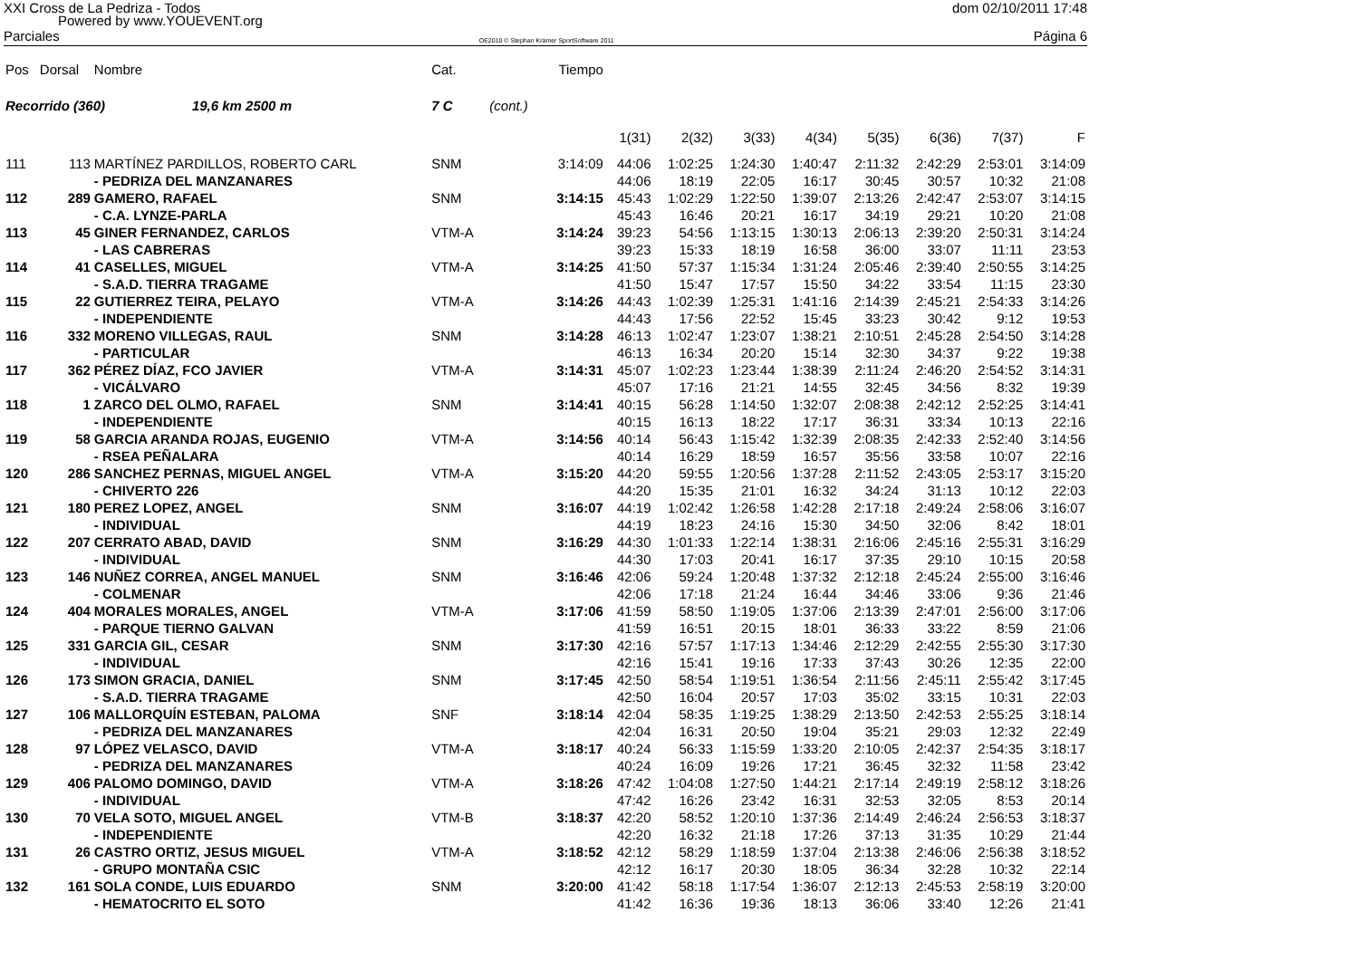XXI Cross de La Pedriza - Todos dom 02/10/2011 17:48
Powered by www.YOUEVENT.org
Parciales OE2010 © Stephan Krämer SportSoftware 2011 Página 6
| Pos | Dorsal | Nombre | Cat. | | Tiempo | | | | | | | | |
| --- | --- | --- | --- | --- | --- | --- | --- | --- | --- | --- | --- | --- | --- |
| Recorrido (360) 19,6 km 2500 m | | | 7 C | (cont.) | | | | | | | | | |
| | | | | | | 1(31) | 2(32) | 3(33) | 4(34) | 5(35) | 6(36) | 7(37) | F |
| 111 | 113 | MARTÍNEZ PARDILLOS, ROBERTO CARL | SNM | | 3:14:09 | 44:06 | 1:02:25 | 1:24:30 | 1:40:47 | 2:11:32 | 2:42:29 | 2:53:01 | 3:14:09 |
| | | - PEDRIZA DEL MANZANARES | | | | 44:06 | 18:19 | 22:05 | 16:17 | 30:45 | 30:57 | 10:32 | 21:08 |
| 112 | 289 | GAMERO, RAFAEL | SNM | | 3:14:15 | 45:43 | 1:02:29 | 1:22:50 | 1:39:07 | 2:13:26 | 2:42:47 | 2:53:07 | 3:14:15 |
| | | - C.A. LYNZE-PARLA | | | | 45:43 | 16:46 | 20:21 | 16:17 | 34:19 | 29:21 | 10:20 | 21:08 |
| 113 | 45 | GINER FERNANDEZ, CARLOS | VTM-A | | 3:14:24 | 39:23 | 54:56 | 1:13:15 | 1:30:13 | 2:06:13 | 2:39:20 | 2:50:31 | 3:14:24 |
| | | - LAS CABRERAS | | | | 39:23 | 15:33 | 18:19 | 16:58 | 36:00 | 33:07 | 11:11 | 23:53 |
| 114 | 41 | CASELLES, MIGUEL | VTM-A | | 3:14:25 | 41:50 | 57:37 | 1:15:34 | 1:31:24 | 2:05:46 | 2:39:40 | 2:50:55 | 3:14:25 |
| | | - S.A.D. TIERRA TRAGAME | | | | 41:50 | 15:47 | 17:57 | 15:50 | 34:22 | 33:54 | 11:15 | 23:30 |
| 115 | 22 | GUTIERREZ TEIRA, PELAYO | VTM-A | | 3:14:26 | 44:43 | 1:02:39 | 1:25:31 | 1:41:16 | 2:14:39 | 2:45:21 | 2:54:33 | 3:14:26 |
| | | - INDEPENDIENTE | | | | 44:43 | 17:56 | 22:52 | 15:45 | 33:23 | 30:42 | 9:12 | 19:53 |
| 116 | 332 | MORENO VILLEGAS, RAUL | SNM | | 3:14:28 | 46:13 | 1:02:47 | 1:23:07 | 1:38:21 | 2:10:51 | 2:45:28 | 2:54:50 | 3:14:28 |
| | | - PARTICULAR | | | | 46:13 | 16:34 | 20:20 | 15:14 | 32:30 | 34:37 | 9:22 | 19:38 |
| 117 | 362 | PÉREZ DÍAZ, FCO JAVIER | VTM-A | | 3:14:31 | 45:07 | 1:02:23 | 1:23:44 | 1:38:39 | 2:11:24 | 2:46:20 | 2:54:52 | 3:14:31 |
| | | - VICÁLVARO | | | | 45:07 | 17:16 | 21:21 | 14:55 | 32:45 | 34:56 | 8:32 | 19:39 |
| 118 | 1 | ZARCO DEL OLMO, RAFAEL | SNM | | 3:14:41 | 40:15 | 56:28 | 1:14:50 | 1:32:07 | 2:08:38 | 2:42:12 | 2:52:25 | 3:14:41 |
| | | - INDEPENDIENTE | | | | 40:15 | 16:13 | 18:22 | 17:17 | 36:31 | 33:34 | 10:13 | 22:16 |
| 119 | 58 | GARCIA ARANDA ROJAS, EUGENIO | VTM-A | | 3:14:56 | 40:14 | 56:43 | 1:15:42 | 1:32:39 | 2:08:35 | 2:42:33 | 2:52:40 | 3:14:56 |
| | | - RSEA PEÑALARA | | | | 40:14 | 16:29 | 18:59 | 16:57 | 35:56 | 33:58 | 10:07 | 22:16 |
| 120 | 286 | SANCHEZ PERNAS, MIGUEL ANGEL | VTM-A | | 3:15:20 | 44:20 | 59:55 | 1:20:56 | 1:37:28 | 2:11:52 | 2:43:05 | 2:53:17 | 3:15:20 |
| | | - CHIVERTO 226 | | | | 44:20 | 15:35 | 21:01 | 16:32 | 34:24 | 31:13 | 10:12 | 22:03 |
| 121 | 180 | PEREZ LOPEZ, ANGEL | SNM | | 3:16:07 | 44:19 | 1:02:42 | 1:26:58 | 1:42:28 | 2:17:18 | 2:49:24 | 2:58:06 | 3:16:07 |
| | | - INDIVIDUAL | | | | 44:19 | 18:23 | 24:16 | 15:30 | 34:50 | 32:06 | 8:42 | 18:01 |
| 122 | 207 | CERRATO ABAD, DAVID | SNM | | 3:16:29 | 44:30 | 1:01:33 | 1:22:14 | 1:38:31 | 2:16:06 | 2:45:16 | 2:55:31 | 3:16:29 |
| | | - INDIVIDUAL | | | | 44:30 | 17:03 | 20:41 | 16:17 | 37:35 | 29:10 | 10:15 | 20:58 |
| 123 | 146 | NUÑEZ CORREA, ANGEL MANUEL | SNM | | 3:16:46 | 42:06 | 59:24 | 1:20:48 | 1:37:32 | 2:12:18 | 2:45:24 | 2:55:00 | 3:16:46 |
| | | - COLMENAR | | | | 42:06 | 17:18 | 21:24 | 16:44 | 34:46 | 33:06 | 9:36 | 21:46 |
| 124 | 404 | MORALES MORALES, ANGEL | VTM-A | | 3:17:06 | 41:59 | 58:50 | 1:19:05 | 1:37:06 | 2:13:39 | 2:47:01 | 2:56:00 | 3:17:06 |
| | | - PARQUE TIERNO GALVAN | | | | 41:59 | 16:51 | 20:15 | 18:01 | 36:33 | 33:22 | 8:59 | 21:06 |
| 125 | 331 | GARCIA GIL, CESAR | SNM | | 3:17:30 | 42:16 | 57:57 | 1:17:13 | 1:34:46 | 2:12:29 | 2:42:55 | 2:55:30 | 3:17:30 |
| | | - INDIVIDUAL | | | | 42:16 | 15:41 | 19:16 | 17:33 | 37:43 | 30:26 | 12:35 | 22:00 |
| 126 | 173 | SIMON GRACIA, DANIEL | SNM | | 3:17:45 | 42:50 | 58:54 | 1:19:51 | 1:36:54 | 2:11:56 | 2:45:11 | 2:55:42 | 3:17:45 |
| | | - S.A.D. TIERRA TRAGAME | | | | 42:50 | 16:04 | 20:57 | 17:03 | 35:02 | 33:15 | 10:31 | 22:03 |
| 127 | 106 | MALLORQUÍN ESTEBAN, PALOMA | SNF | | 3:18:14 | 42:04 | 58:35 | 1:19:25 | 1:38:29 | 2:13:50 | 2:42:53 | 2:55:25 | 3:18:14 |
| | | - PEDRIZA DEL MANZANARES | | | | 42:04 | 16:31 | 20:50 | 19:04 | 35:21 | 29:03 | 12:32 | 22:49 |
| 128 | 97 | LÓPEZ VELASCO, DAVID | VTM-A | | 3:18:17 | 40:24 | 56:33 | 1:15:59 | 1:33:20 | 2:10:05 | 2:42:37 | 2:54:35 | 3:18:17 |
| | | - PEDRIZA DEL MANZANARES | | | | 40:24 | 16:09 | 19:26 | 17:21 | 36:45 | 32:32 | 11:58 | 23:42 |
| 129 | 406 | PALOMO DOMINGO, DAVID | VTM-A | | 3:18:26 | 47:42 | 1:04:08 | 1:27:50 | 1:44:21 | 2:17:14 | 2:49:19 | 2:58:12 | 3:18:26 |
| | | - INDIVIDUAL | | | | 47:42 | 16:26 | 23:42 | 16:31 | 32:53 | 32:05 | 8:53 | 20:14 |
| 130 | 70 | VELA SOTO, MIGUEL ANGEL | VTM-B | | 3:18:37 | 42:20 | 58:52 | 1:20:10 | 1:37:36 | 2:14:49 | 2:46:24 | 2:56:53 | 3:18:37 |
| | | - INDEPENDIENTE | | | | 42:20 | 16:32 | 21:18 | 17:26 | 37:13 | 31:35 | 10:29 | 21:44 |
| 131 | 26 | CASTRO ORTIZ, JESUS MIGUEL | VTM-A | | 3:18:52 | 42:12 | 58:29 | 1:18:59 | 1:37:04 | 2:13:38 | 2:46:06 | 2:56:38 | 3:18:52 |
| | | - GRUPO MONTAÑA CSIC | | | | 42:12 | 16:17 | 20:30 | 18:05 | 36:34 | 32:28 | 10:32 | 22:14 |
| 132 | 161 | SOLA CONDE, LUIS EDUARDO | SNM | | 3:20:00 | 41:42 | 58:18 | 1:17:54 | 1:36:07 | 2:12:13 | 2:45:53 | 2:58:19 | 3:20:00 |
| | | - HEMATOCRITO EL SOTO | | | | 41:42 | 16:36 | 19:36 | 18:13 | 36:06 | 33:40 | 12:26 | 21:41 |